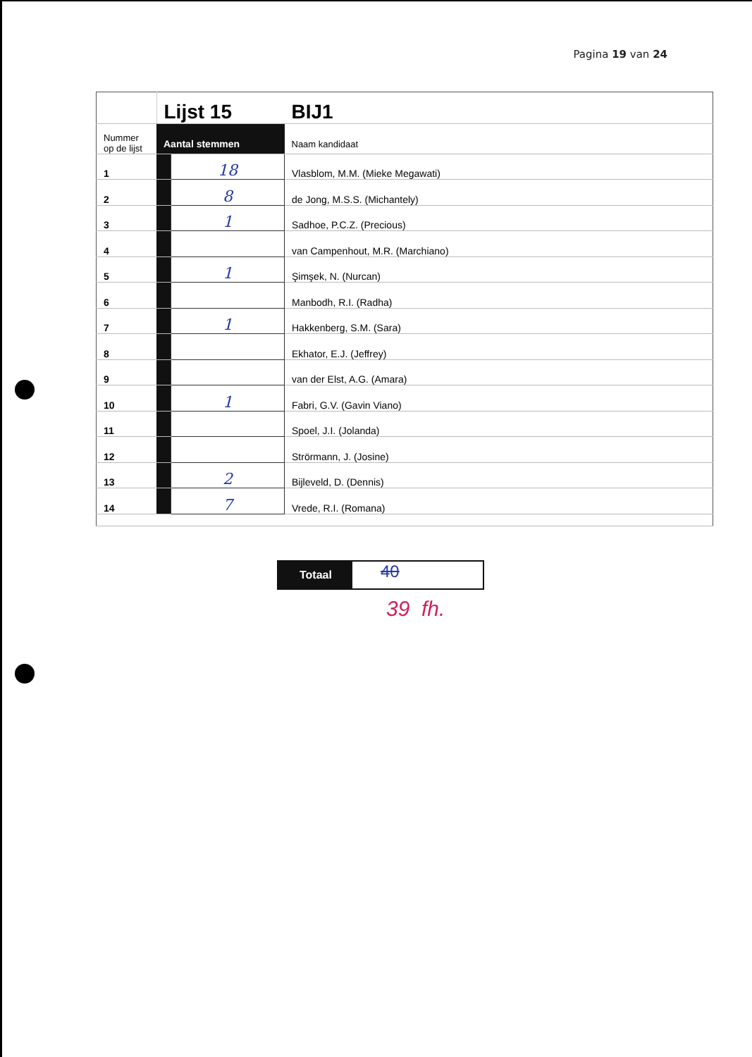Pagina 19 van 24
| | Lijst 15 | | BIJ1 |
| Nummer op de lijst | Aantal stemmen | | Naam kandidaat |
| 1 | | 18 | Vlasblom, M.M. (Mieke Megawati) |
| 2 | | 8 | de Jong, M.S.S. (Michantely) |
| 3 | | 1 | Sadhoe, P.C.Z. (Precious) |
| 4 | | | van Campenhout, M.R. (Marchiano) |
| 5 | | 1 | Şimşek, N. (Nurcan) |
| 6 | | | Manbodh, R.I. (Radha) |
| 7 | | 1 | Hakkenberg, S.M. (Sara) |
| 8 | | | Ekhator, E.J. (Jeffrey) |
| 9 | | | van der Elst, A.G. (Amara) |
| 10 | | 1 | Fabri, G.V. (Gavin Viano) |
| 11 | | | Spoel, J.I. (Jolanda) |
| 12 | | | Strörmann, J. (Josine) |
| 13 | | 2 | Bijleveld, D. (Dennis) |
| 14 | | 7 | Vrede, R.I. (Romana) |
Totaal
40
39 fh.